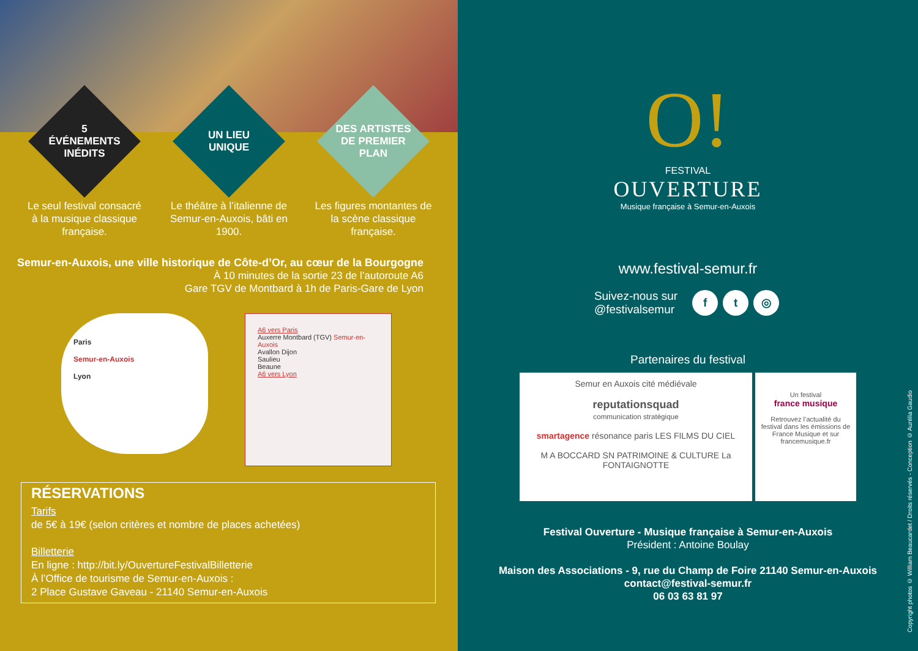5 ÉVÉNEMENTS INÉDITS
Le seul festival consacré à la musique classique française.
UN LIEU UNIQUE
Le théâtre à l’italienne de Semur-en-Auxois, bâti en 1900.
DES ARTISTES DE PREMIER PLAN
Les figures montantes de la scène classique française.
Semur-en-Auxois, une ville historique de Côte-d’Or, au cœur de la Bourgogne
À 10 minutes de la sortie 23 de l’autoroute A6
Gare TGV de Montbard à 1h de Paris-Gare de Lyon
Paris
Semur-en-Auxois
Lyon
A6 vers Paris
Auxerre Montbard (TGV) Semur-en-Auxois
Avallon Dijon
Saulieu
Beaune
A6 vers Lyon
RÉSERVATIONS
Tarifs
de 5€ à 19€ (selon critères et nombre de places achetées)
Billetterie
En ligne : http://bit.ly/OuvertureFestivalBilletterie
À l’Office de tourisme de Semur-en-Auxois :
2 Place Gustave Gaveau - 21140 Semur-en-Auxois
O!
FESTIVAL
OUVERTURE
Musique française à Semur-en-Auxois
www.festival-semur.fr
Suivez-nous sur
@festivalsemur
f t ◎
Partenaires du festival
Semur en Auxois cité médiévale
reputationsquad
communication stratégique
smartagence résonance paris LES FILMS DU CIEL
M A BOCCARD SN PATRIMOINE & CULTURE La FONTAIGNOTTE
Un festival
france musique
Retrouvez l’actualité du festival dans les émissions de France Musique et sur francemusique.fr
Festival Ouverture - Musique française à Semur-en-Auxois
Président : Antoine Boulay
Maison des Associations - 9, rue du Champ de Foire 21140 Semur-en-Auxois
contact@festival-semur.fr
06 03 63 81 97
Copyright photos © William Beaucardet / Droits réservés - Conception © Aurélia Gaudio